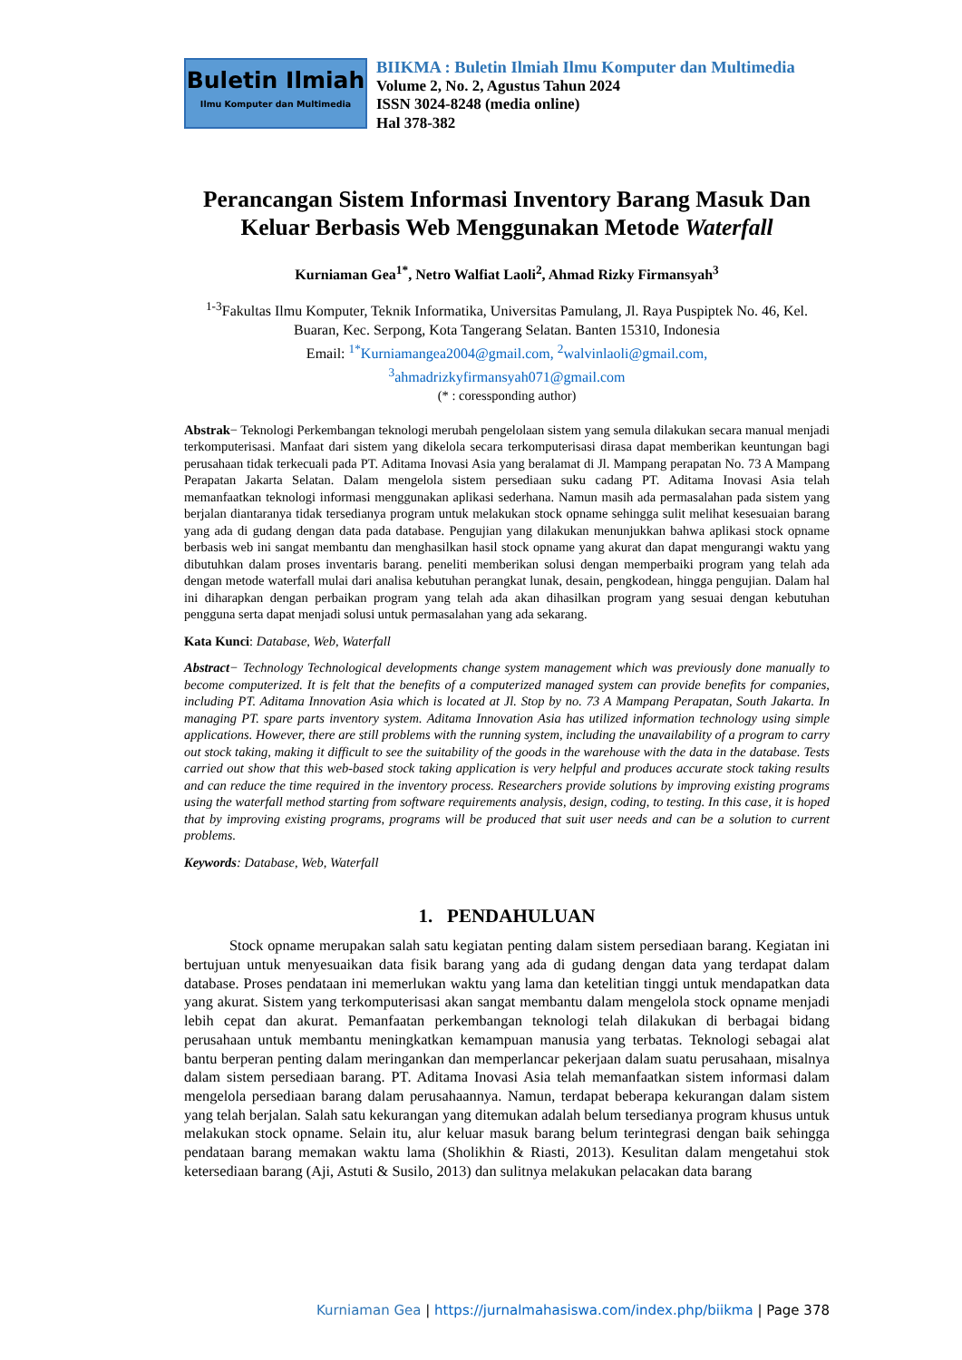Buletin Ilmiah
Ilmu Komputer dan Multimedia
BIIKMA : Buletin Ilmiah Ilmu Komputer dan Multimedia
Volume 2, No. 2, Agustus Tahun 2024
ISSN 3024-8248 (media online)
Hal 378-382
Perancangan Sistem Informasi Inventory Barang Masuk Dan Keluar Berbasis Web Menggunakan Metode Waterfall
Kurniaman Gea<sup>1*</sup>, Netro Walfiat Laoli<sup>2</sup>, Ahmad Rizky Firmansyah<sup>3</sup>
<sup>1-3</sup>Fakultas Ilmu Komputer, Teknik Informatika, Universitas Pamulang, Jl. Raya Puspiptek No. 46, Kel. Buaran, Kec. Serpong, Kota Tangerang Selatan. Banten 15310, Indonesia
Email: <sup>1*</sup>Kurniamangea2004@gmail.com, <sup>2</sup>walvinlaoli@gmail.com,
<sup>3</sup> ahmadrizkyfirmansyah071@gmail.com
(* : coressponding author)
Abstrak− Teknologi Perkembangan teknologi merubah pengelolaan sistem yang semula dilakukan secara manual menjadi terkomputerisasi. Manfaat dari sistem yang dikelola secara terkomputerisasi dirasa dapat memberikan keuntungan bagi perusahaan tidak terkecuali pada PT. Aditama Inovasi Asia yang beralamat di Jl. Mampang perapatan No. 73 A Mampang Perapatan Jakarta Selatan. Dalam mengelola sistem persediaan suku cadang PT. Aditama Inovasi Asia telah memanfaatkan teknologi informasi menggunakan aplikasi sederhana. Namun masih ada permasalahan pada sistem yang berjalan diantaranya tidak tersedianya program untuk melakukan stock opname sehingga sulit melihat kesesuaian barang yang ada di gudang dengan data pada database. Pengujian yang dilakukan menunjukkan bahwa aplikasi stock opname berbasis web ini sangat membantu dan menghasilkan hasil stock opname yang akurat dan dapat mengurangi waktu yang dibutuhkan dalam proses inventaris barang. peneliti memberikan solusi dengan memperbaiki program yang telah ada dengan metode waterfall mulai dari analisa kebutuhan perangkat lunak, desain, pengkodean, hingga pengujian. Dalam hal ini diharapkan dengan perbaikan program yang telah ada akan dihasilkan program yang sesuai dengan kebutuhan pengguna serta dapat menjadi solusi untuk permasalahan yang ada sekarang.
Kata Kunci: Database, Web, Waterfall
Abstract− Technology Technological developments change system management which was previously done manually to become computerized. It is felt that the benefits of a computerized managed system can provide benefits for companies, including PT. Aditama Innovation Asia which is located at Jl. Stop by no. 73 A Mampang Perapatan, South Jakarta. In managing PT. spare parts inventory system. Aditama Innovation Asia has utilized information technology using simple applications. However, there are still problems with the running system, including the unavailability of a program to carry out stock taking, making it difficult to see the suitability of the goods in the warehouse with the data in the database. Tests carried out show that this web-based stock taking application is very helpful and produces accurate stock taking results and can reduce the time required in the inventory process. Researchers provide solutions by improving existing programs using the waterfall method starting from software requirements analysis, design, coding, to testing. In this case, it is hoped that by improving existing programs, programs will be produced that suit user needs and can be a solution to current problems.
Keywords: Database, Web, Waterfall
1. PENDAHULUAN
Stock opname merupakan salah satu kegiatan penting dalam sistem persediaan barang. Kegiatan ini bertujuan untuk menyesuaikan data fisik barang yang ada di gudang dengan data yang terdapat dalam database. Proses pendataan ini memerlukan waktu yang lama dan ketelitian tinggi untuk mendapatkan data yang akurat. Sistem yang terkomputerisasi akan sangat membantu dalam mengelola stock opname menjadi lebih cepat dan akurat. Pemanfaatan perkembangan teknologi telah dilakukan di berbagai bidang perusahaan untuk membantu meningkatkan kemampuan manusia yang terbatas. Teknologi sebagai alat bantu berperan penting dalam meringankan dan memperlancar pekerjaan dalam suatu perusahaan, misalnya dalam sistem persediaan barang. PT. Aditama Inovasi Asia telah memanfaatkan sistem informasi dalam mengelola persediaan barang dalam perusahaannya. Namun, terdapat beberapa kekurangan dalam sistem yang telah berjalan. Salah satu kekurangan yang ditemukan adalah belum tersedianya program khusus untuk melakukan stock opname. Selain itu, alur keluar masuk barang belum terintegrasi dengan baik sehingga pendataan barang memakan waktu lama (Sholikhin & Riasti, 2013). Kesulitan dalam mengetahui stok ketersediaan barang (Aji, Astuti & Susilo, 2013) dan sulitnya melakukan pelacakan data barang
Kurniaman Gea | https://jurnalmahasiswa.com/index.php/biikma | Page 378